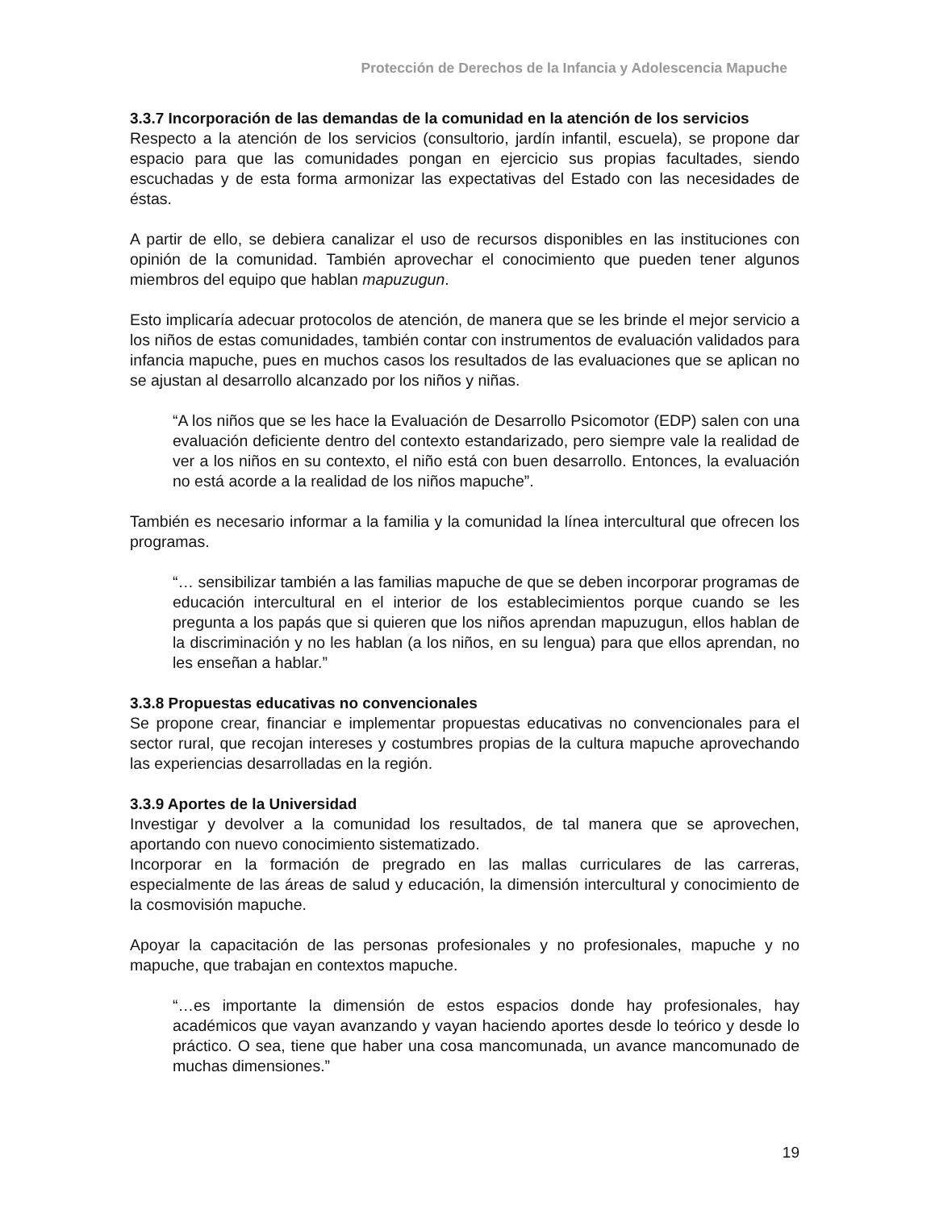Protección de Derechos de la Infancia y Adolescencia Mapuche
3.3.7 Incorporación de las demandas de la comunidad en la atención de los servicios
Respecto a la atención de los servicios (consultorio, jardín infantil, escuela), se propone dar espacio para que las comunidades pongan en ejercicio sus propias facultades, siendo escuchadas y de esta forma armonizar las expectativas del Estado con las necesidades de éstas.
A partir de ello, se debiera canalizar el uso de recursos disponibles en las instituciones con opinión de la comunidad. También aprovechar el conocimiento que pueden tener algunos miembros del equipo que hablan mapuzugun.
Esto implicaría adecuar protocolos de atención, de manera que se les brinde el mejor servicio a los niños de estas comunidades, también contar con instrumentos de evaluación validados para infancia mapuche, pues en muchos casos los resultados de las evaluaciones que se aplican no se ajustan al desarrollo alcanzado por los niños y niñas.
“A los niños que se les hace la Evaluación de Desarrollo Psicomotor (EDP) salen con una evaluación deficiente dentro del contexto estandarizado, pero siempre vale la realidad de ver a los niños en su contexto, el niño está con buen desarrollo. Entonces, la evaluación no está acorde a la realidad de los niños mapuche”.
También es necesario informar a la familia y la comunidad la línea intercultural que ofrecen los programas.
“… sensibilizar también a las familias mapuche de que se deben incorporar programas de educación intercultural en el interior de los establecimientos porque cuando se les pregunta a los papás que si quieren que los niños aprendan mapuzugun, ellos hablan de la discriminación y no les hablan (a los niños, en su lengua) para que ellos aprendan, no les enseñan a hablar.”
3.3.8 Propuestas educativas no convencionales
Se propone crear, financiar e implementar propuestas educativas no convencionales para el sector rural, que recojan intereses y costumbres propias de la cultura mapuche aprovechando las experiencias desarrolladas en la región.
3.3.9 Aportes de la Universidad
Investigar y devolver a la comunidad los resultados, de tal manera que se aprovechen, aportando con nuevo conocimiento sistematizado.
Incorporar en la formación de pregrado en las mallas curriculares de las carreras, especialmente de las áreas de salud y educación, la dimensión intercultural y conocimiento de la cosmovisión mapuche.
Apoyar la capacitación de las personas profesionales y no profesionales, mapuche y no mapuche, que trabajan en contextos mapuche.
“…es importante la dimensión de estos espacios donde hay profesionales, hay académicos que vayan avanzando y vayan haciendo aportes desde lo teórico y desde lo práctico. O sea, tiene que haber una cosa mancomunada, un avance mancomunado de muchas dimensiones.”
19